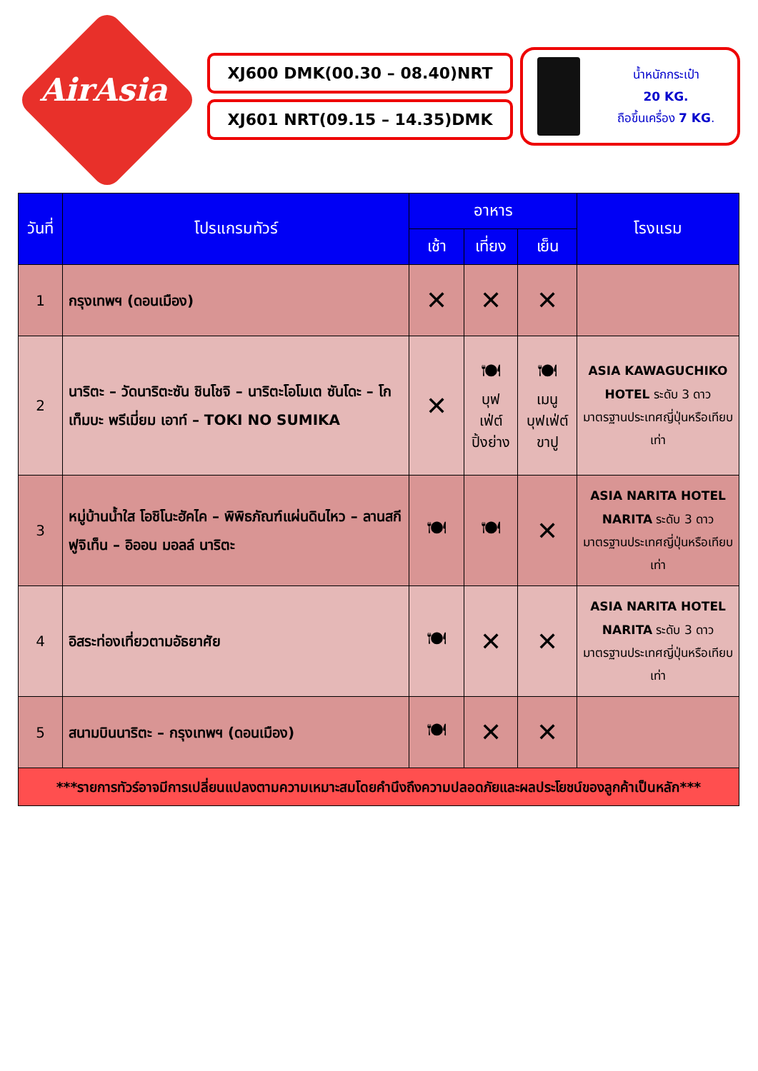AirAsia
XJ600 DMK(00.30 – 08.40)NRT
XJ601 NRT(09.15 – 14.35)DMK
น้ำหนักกระเป๋า
20 KG.
ถือขึ้นเครื่อง 7 KG.
| วันที่ | โปรแกรมทัวร์ | อาหาร | | | โรงแรม |
| --- | --- | --- | --- | --- | --- |
| | | เช้า | เที่ยง | เย็น | |
| 1 | กรุงเทพฯ (ดอนเมือง) | ✕ | ✕ | ✕ | |
| 2 | นาริตะ – วัดนาริตะซัน ชินโชจิ – นาริตะโอโมเต ซันโดะ – โกเท็มบะ พรีเมี่ยม เอาท์ – TOKI NO SUMIKA | ✕ | 🍽 บุฟ เฟ่ต์ ปิ้งย่าง | 🍽 เมนู บุฟเฟ่ต์ ขาปู | ASIA KAWAGUCHIKO HOTEL ระดับ 3 ดาว มาตรฐานประเทศญี่ปุ่นหรือเทียบเท่า |
| 3 | หมู่บ้านน้ำใส โอชิโนะฮัคไค – พิพิธภัณฑ์แผ่นดินไหว – ลานสกี ฟูจิเท็น – อิออน มอลล์ นาริตะ | 🍽 | 🍽 | ✕ | ASIA NARITA HOTEL NARITA ระดับ 3 ดาวมาตรฐานประเทศญี่ปุ่นหรือเทียบเท่า |
| 4 | อิสระท่องเที่ยวตามอัธยาศัย | 🍽 | ✕ | ✕ | ASIA NARITA HOTEL NARITA ระดับ 3 ดาวมาตรฐานประเทศญี่ปุ่นหรือเทียบเท่า |
| 5 | สนามบินนาริตะ – กรุงเทพฯ (ดอนเมือง) | 🍽 | ✕ | ✕ | |
| ***รายการทัวร์อาจมีการเปลี่ยนแปลงตามความเหมาะสมโดยคำนึงถึงความปลอดภัยและผลประโยชน์ของลูกค้าเป็นหลัก*** | | | | | |